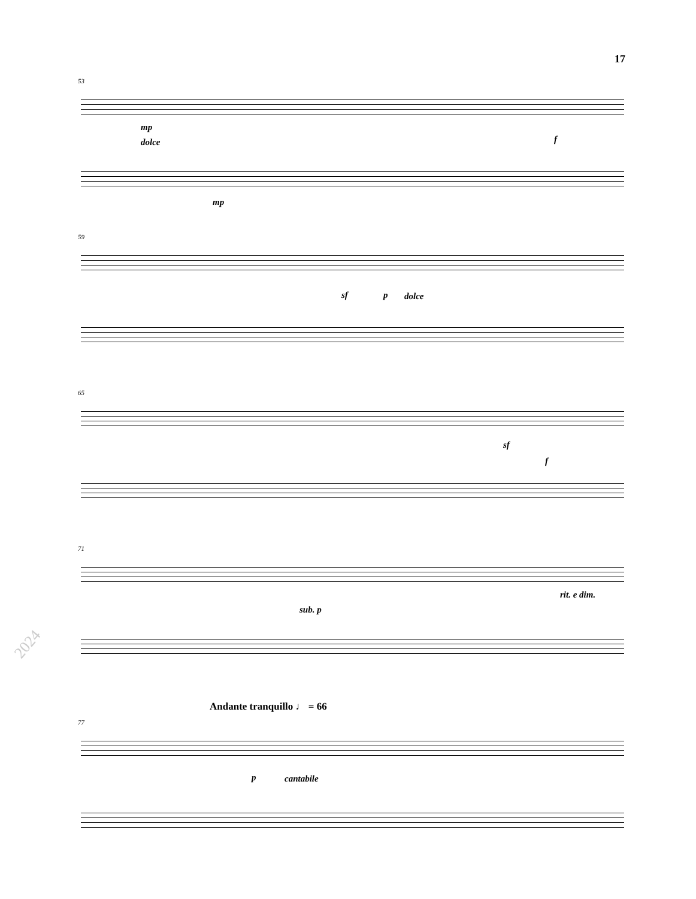17
53
mp
dolce
mp
f
59
sf p dolce
65
sf
f
71
sub. p
rit. e dim.
Andante tranquillo ♩ = 66
77
p cantabile
2024